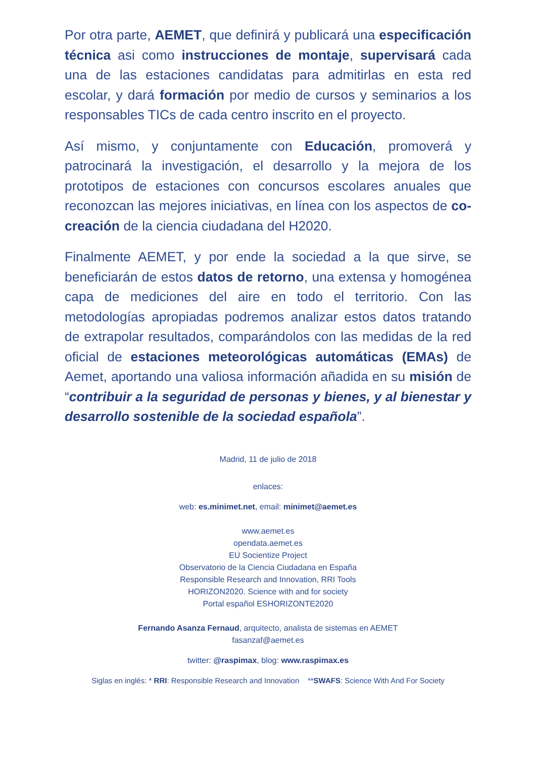Por otra parte, AEMET, que definirá y publicará una especificación técnica asi como instrucciones de montaje, supervisará cada una de las estaciones candidatas para admitirlas en esta red escolar, y dará formación por medio de cursos y seminarios a los responsables TICs de cada centro inscrito en el proyecto.
Así mismo, y conjuntamente con Educación, promoverá y patrocinará la investigación, el desarrollo y la mejora de los prototipos de estaciones con concursos escolares anuales que reconozcan las mejores iniciativas, en línea con los aspectos de co-creación de la ciencia ciudadana del H2020.
Finalmente AEMET, y por ende la sociedad a la que sirve, se beneficiarán de estos datos de retorno, una extensa y homogénea capa de mediciones del aire en todo el territorio. Con las metodologías apropiadas podremos analizar estos datos tratando de extrapolar resultados, comparándolos con las medidas de la red oficial de estaciones meteorológicas automáticas (EMAs) de Aemet, aportando una valiosa información añadida en su misión de “contribuir a la seguridad de personas y bienes, y al bienestar y desarrollo sostenible de la sociedad española”.
Madrid, 11 de julio de 2018
enlaces:
web: es.minimet.net, email: minimet@aemet.es
www.aemet.es
opendata.aemet.es
EU Socientize Project
Observatorio de la Ciencia Ciudadana en España
Responsible Research and Innovation, RRI Tools
HORIZON2020. Science with and for society
Portal español ESHORIZONTE2020
Fernando Asanza Fernaud, arquitecto, analista de sistemas en AEMET
fasanzaf@aemet.es
twitter: @raspimax, blog: www.raspimax.es
Siglas en inglés: * RRI: Responsible Research and Innovation **SWAFS: Science With And For Society